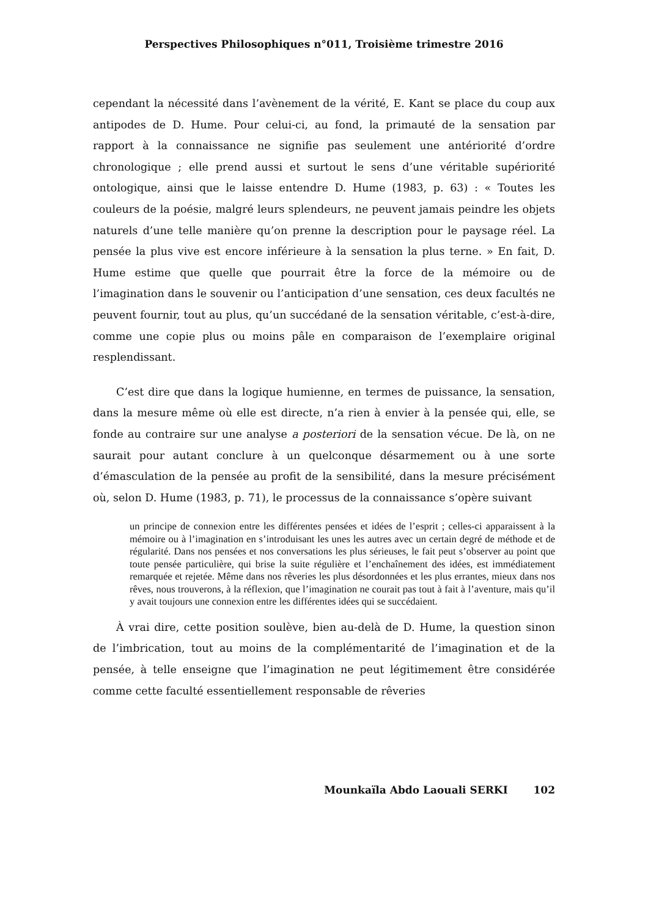Perspectives Philosophiques n°011, Troisième trimestre 2016
cependant la nécessité dans l’avènement de la vérité, E. Kant se place du coup aux antipodes de D. Hume. Pour celui-ci, au fond, la primauté de la sensation par rapport à la connaissance ne signifie pas seulement une antériorité d’ordre chronologique ; elle prend aussi et surtout le sens d’une véritable supériorité ontologique, ainsi que le laisse entendre D. Hume (1983, p. 63) : « Toutes les couleurs de la poésie, malgré leurs splendeurs, ne peuvent jamais peindre les objets naturels d’une telle manière qu’on prenne la description pour le paysage réel. La pensée la plus vive est encore inférieure à la sensation la plus terne. » En fait, D. Hume estime que quelle que pourrait être la force de la mémoire ou de l’imagination dans le souvenir ou l’anticipation d’une sensation, ces deux facultés ne peuvent fournir, tout au plus, qu’un succédané de la sensation véritable, c’est-à-dire, comme une copie plus ou moins pâle en comparaison de l’exemplaire original resplendissant.
C’est dire que dans la logique humienne, en termes de puissance, la sensation, dans la mesure même où elle est directe, n’a rien à envier à la pensée qui, elle, se fonde au contraire sur une analyse a posteriori de la sensation vécue. De là, on ne saurait pour autant conclure à un quelconque désarmement ou à une sorte d’émasculation de la pensée au profit de la sensibilité, dans la mesure précisément où, selon D. Hume (1983, p. 71), le processus de la connaissance s’opère suivant
un principe de connexion entre les différentes pensées et idées de l’esprit ; celles-ci apparaissent à la mémoire ou à l’imagination en s’introduisant les unes les autres avec un certain degré de méthode et de régularité. Dans nos pensées et nos conversations les plus sérieuses, le fait peut s’observer au point que toute pensée particulière, qui brise la suite régulière et l’enchaînement des idées, est immédiatement remarquée et rejetée. Même dans nos rêveries les plus désordonnées et les plus errantes, mieux dans nos rêves, nous trouverons, à la réflexion, que l’imagination ne courait pas tout à fait à l’aventure, mais qu’il y avait toujours une connexion entre les différentes idées qui se succédaient.
À vrai dire, cette position soulève, bien au-delà de D. Hume, la question sinon de l’imbrication, tout au moins de la complémentarité de l’imagination et de la pensée, à telle enseigne que l’imagination ne peut légitimement être considérée comme cette faculté essentiellement responsable de rêveries
Mounkaïla Abdo Laouali SERKI 102